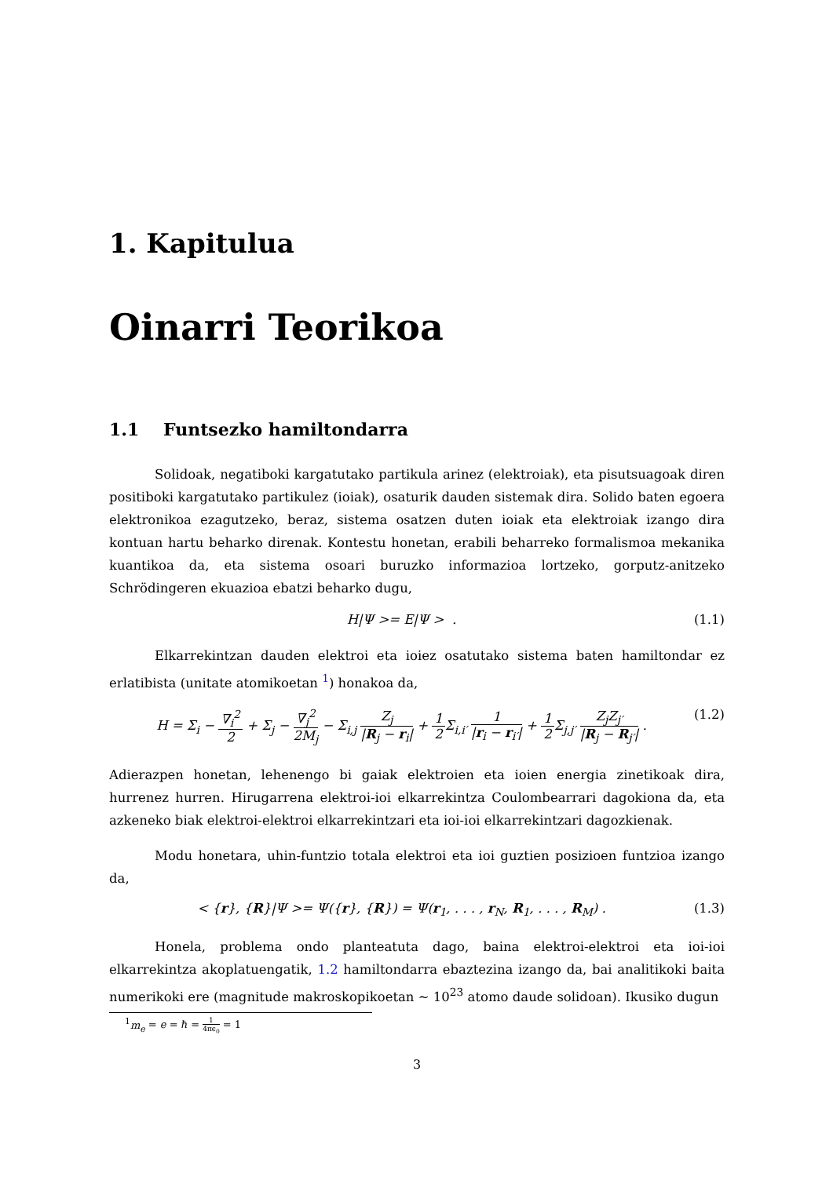1. Kapitulua
Oinarri Teorikoa
1.1 Funtsezko hamiltondarra
Solidoak, negatiboki kargatutako partikula arinez (elektroiak), eta pisutsuagoak diren positiboki kargatutako partikulez (ioiak), osaturik dauden sistemak dira. Solido baten egoera elektronikoa ezagutzeko, beraz, sistema osatzen duten ioiak eta elektroiak izango dira kontuan hartu beharko direnak. Kontestu honetan, erabili beharreko formalismoa mekanika kuantikoa da, eta sistema osoari buruzko informazioa lortzeko, gorputz-anitzeko Schrödingeren ekuazioa ebatzi beharko dugu,
H|Ψ >= E|Ψ > . (1.1)
Elkarrekintzan dauden elektroi eta ioiez osatutako sistema baten hamiltondar ez erlatibista (unitate atomikoetan <sup>1</sup>) honakoa da,
H = Σ<sub>i</sub> − ∇<sub>i</sub><sup>2</sup> 2 + Σ<sub>j</sub> − ∇<sub>j</sub><sup>2</sup> 2M<sub>j</sub> − Σ<sub>i,j</sub> Z<sub>j</sub> |R<sub>j</sub> − r<sub>i</sub>| + 1 2 Σ<sub>i,i′</sub> 1 |r<sub>i</sub> − r<sub>i′</sub>| + 1 2 Σ<sub>j,j′</sub> Z<sub>j</sub>Z<sub>j′</sub> |R<sub>j</sub> − R<sub>j′</sub>| . (1.2)
Adierazpen honetan, lehenengo bi gaiak elektroien eta ioien energia zinetikoak dira, hurrenez hurren. Hirugarrena elektroi-ioi elkarrekintza Coulombearrari dagokiona da, eta azkeneko biak elektroi-elektroi elkarrekintzari eta ioi-ioi elkarrekintzari dagozkienak.
Modu honetara, uhin-funtzio totala elektroi eta ioi guztien posizioen funtzioa izango da,
< {r}, {R}|Ψ >= Ψ({r}, {R}) = Ψ(r<sub>1</sub>, . . . , r<sub>N</sub>, R<sub>1</sub>, . . . , R<sub>M</sub>) . (1.3)
Honela, problema ondo planteatuta dago, baina elektroi-elektroi eta ioi-ioi elkarrekintza akoplatuengatik, 1.2 hamiltondarra ebaztezina izango da, bai analitikoki baita numerikoki ere (magnitude makroskopikoetan ∼ 10<sup>23</sup> atomo daude solidoan). Ikusiko dugun
<sup>1</sup> m<sub>e</sub> = e = ℏ = 1 4πϵ<sub>0</sub> = 1
3